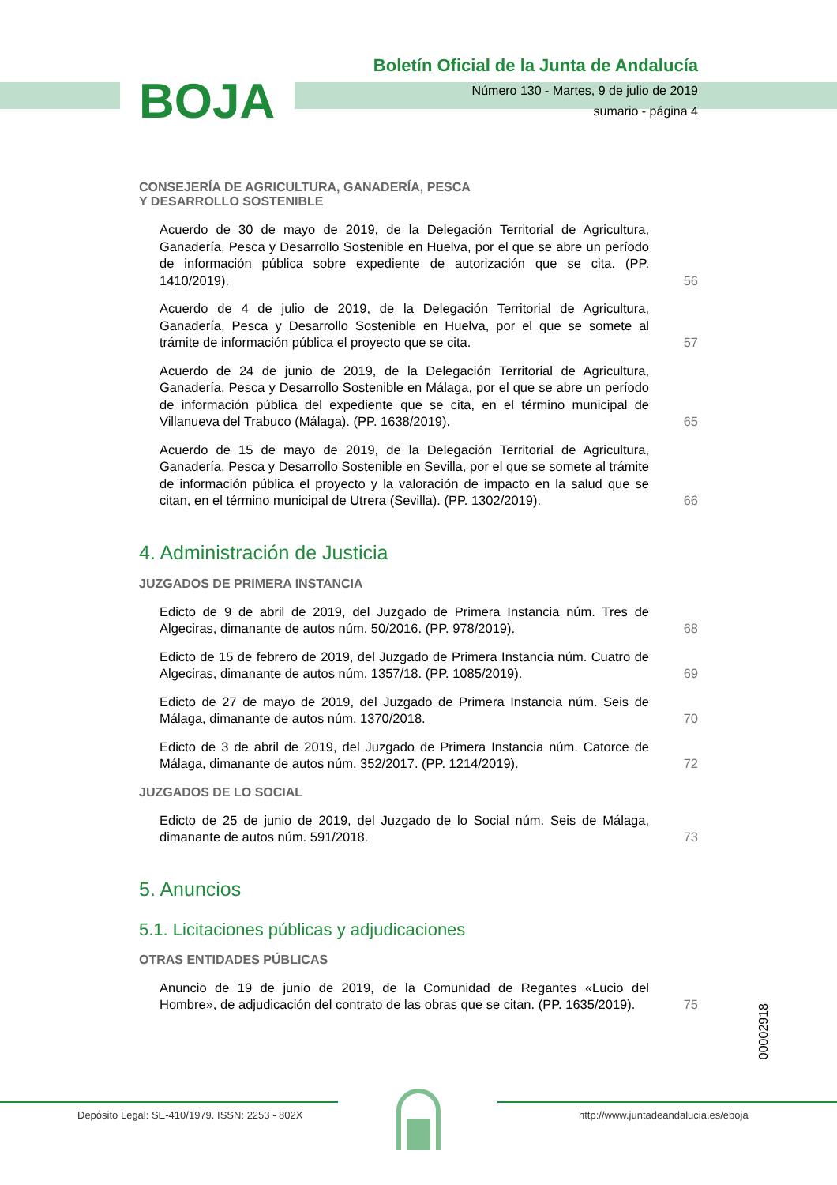BOJA
Boletín Oficial de la Junta de Andalucía
Número 130 - Martes, 9 de julio de 2019
sumario - página 4
CONSEJERÍA DE AGRICULTURA, GANADERÍA, PESCA
Y DESARROLLO SOSTENIBLE
Acuerdo de 30 de mayo de 2019, de la Delegación Territorial de Agricultura, Ganadería, Pesca y Desarrollo Sostenible en Huelva, por el que se abre un período de información pública sobre expediente de autorización que se cita. (PP. 1410/2019).
56
Acuerdo de 4 de julio de 2019, de la Delegación Territorial de Agricultura, Ganadería, Pesca y Desarrollo Sostenible en Huelva, por el que se somete al trámite de información pública el proyecto que se cita.
57
Acuerdo de 24 de junio de 2019, de la Delegación Territorial de Agricultura, Ganadería, Pesca y Desarrollo Sostenible en Málaga, por el que se abre un período de información pública del expediente que se cita, en el término municipal de Villanueva del Trabuco (Málaga). (PP. 1638/2019).
65
Acuerdo de 15 de mayo de 2019, de la Delegación Territorial de Agricultura, Ganadería, Pesca y Desarrollo Sostenible en Sevilla, por el que se somete al trámite de información pública el proyecto y la valoración de impacto en la salud que se citan, en el término municipal de Utrera (Sevilla). (PP. 1302/2019).
66
4. Administración de Justicia
JUZGADOS DE PRIMERA INSTANCIA
Edicto de 9 de abril de 2019, del Juzgado de Primera Instancia núm. Tres de Algeciras, dimanante de autos núm. 50/2016. (PP. 978/2019).
68
Edicto de 15 de febrero de 2019, del Juzgado de Primera Instancia núm. Cuatro de Algeciras, dimanante de autos núm. 1357/18. (PP. 1085/2019).
69
Edicto de 27 de mayo de 2019, del Juzgado de Primera Instancia núm. Seis de Málaga, dimanante de autos núm. 1370/2018.
70
Edicto de 3 de abril de 2019, del Juzgado de Primera Instancia núm. Catorce de Málaga, dimanante de autos núm. 352/2017. (PP. 1214/2019).
72
JUZGADOS DE LO SOCIAL
Edicto de 25 de junio de 2019, del Juzgado de lo Social núm. Seis de Málaga, dimanante de autos núm. 591/2018.
73
5. Anuncios
5.1. Licitaciones públicas y adjudicaciones
OTRAS ENTIDADES PÚBLICAS
Anuncio de 19 de junio de 2019, de la Comunidad de Regantes «Lucio del Hombre», de adjudicación del contrato de las obras que se citan. (PP. 1635/2019).
75
00002918
Depósito Legal: SE-410/1979. ISSN: 2253 - 802X http://www.juntadeandalucia.es/eboja